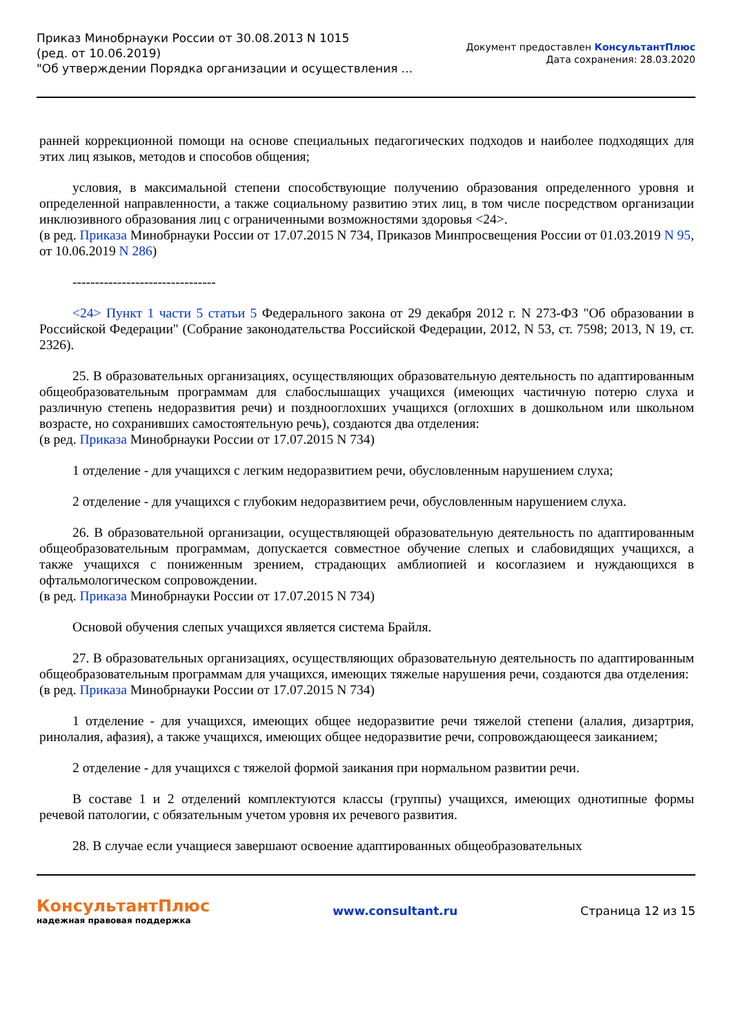Приказ Минобрнауки России от 30.08.2013 N 1015
(ред. от 10.06.2019)
"Об утверждении Порядка организации и осуществления ...
Документ предоставлен КонсультантПлюс
Дата сохранения: 28.03.2020
ранней коррекционной помощи на основе специальных педагогических подходов и наиболее подходящих для этих лиц языков, методов и способов общения;
условия, в максимальной степени способствующие получению образования определенного уровня и определенной направленности, а также социальному развитию этих лиц, в том числе посредством организации инклюзивного образования лиц с ограниченными возможностями здоровья <24>.
(в ред. Приказа Минобрнауки России от 17.07.2015 N 734, Приказов Минпросвещения России от 01.03.2019 N 95, от 10.06.2019 N 286)
--------------------------------
<24> Пункт 1 части 5 статьи 5 Федерального закона от 29 декабря 2012 г. N 273-ФЗ "Об образовании в Российской Федерации" (Собрание законодательства Российской Федерации, 2012, N 53, ст. 7598; 2013, N 19, ст. 2326).
25. В образовательных организациях, осуществляющих образовательную деятельность по адаптированным общеобразовательным программам для слабослышащих учащихся (имеющих частичную потерю слуха и различную степень недоразвития речи) и позднооглохших учащихся (оглохших в дошкольном или школьном возрасте, но сохранивших самостоятельную речь), создаются два отделения:
(в ред. Приказа Минобрнауки России от 17.07.2015 N 734)
1 отделение - для учащихся с легким недоразвитием речи, обусловленным нарушением слуха;
2 отделение - для учащихся с глубоким недоразвитием речи, обусловленным нарушением слуха.
26. В образовательной организации, осуществляющей образовательную деятельность по адаптированным общеобразовательным программам, допускается совместное обучение слепых и слабовидящих учащихся, а также учащихся с пониженным зрением, страдающих амблиопией и косоглазием и нуждающихся в офтальмологическом сопровождении.
(в ред. Приказа Минобрнауки России от 17.07.2015 N 734)
Основой обучения слепых учащихся является система Брайля.
27. В образовательных организациях, осуществляющих образовательную деятельность по адаптированным общеобразовательным программам для учащихся, имеющих тяжелые нарушения речи, создаются два отделения:
(в ред. Приказа Минобрнауки России от 17.07.2015 N 734)
1 отделение - для учащихся, имеющих общее недоразвитие речи тяжелой степени (алалия, дизартрия, ринолалия, афазия), а также учащихся, имеющих общее недоразвитие речи, сопровождающееся заиканием;
2 отделение - для учащихся с тяжелой формой заикания при нормальном развитии речи.
В составе 1 и 2 отделений комплектуются классы (группы) учащихся, имеющих однотипные формы речевой патологии, с обязательным учетом уровня их речевого развития.
28. В случае если учащиеся завершают освоение адаптированных общеобразовательных
КонсультантПлюс
надежная правовая поддержка
www.consultant.ru Страница 12 из 15